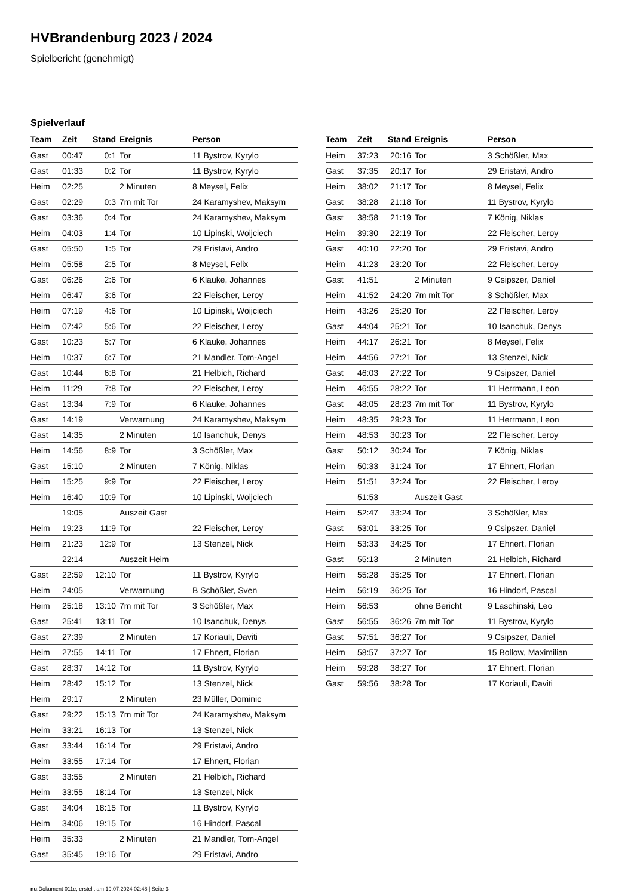HVBrandenburg 2023 / 2024
Spielbericht (genehmigt)
Spielverlauf
| Team | Zeit | Stand | Ereignis | Person |
| --- | --- | --- | --- | --- |
| Gast | 00:47 | 0:1 | Tor | 11 Bystrov, Kyrylo |
| Gast | 01:33 | 0:2 | Tor | 11 Bystrov, Kyrylo |
| Heim | 02:25 | | 2 Minuten | 8 Meysel, Felix |
| Gast | 02:29 | 0:3 | 7m mit Tor | 24 Karamyshev, Maksym |
| Gast | 03:36 | 0:4 | Tor | 24 Karamyshev, Maksym |
| Heim | 04:03 | 1:4 | Tor | 10 Lipinski, Woijciech |
| Gast | 05:50 | 1:5 | Tor | 29 Eristavi, Andro |
| Heim | 05:58 | 2:5 | Tor | 8 Meysel, Felix |
| Gast | 06:26 | 2:6 | Tor | 6 Klauke, Johannes |
| Heim | 06:47 | 3:6 | Tor | 22 Fleischer, Leroy |
| Heim | 07:19 | 4:6 | Tor | 10 Lipinski, Woijciech |
| Heim | 07:42 | 5:6 | Tor | 22 Fleischer, Leroy |
| Gast | 10:23 | 5:7 | Tor | 6 Klauke, Johannes |
| Heim | 10:37 | 6:7 | Tor | 21 Mandler, Tom-Angel |
| Gast | 10:44 | 6:8 | Tor | 21 Helbich, Richard |
| Heim | 11:29 | 7:8 | Tor | 22 Fleischer, Leroy |
| Gast | 13:34 | 7:9 | Tor | 6 Klauke, Johannes |
| Gast | 14:19 | | Verwarnung | 24 Karamyshev, Maksym |
| Gast | 14:35 | | 2 Minuten | 10 Isanchuk, Denys |
| Heim | 14:56 | 8:9 | Tor | 3 Schößler, Max |
| Gast | 15:10 | | 2 Minuten | 7 König, Niklas |
| Heim | 15:25 | 9:9 | Tor | 22 Fleischer, Leroy |
| Heim | 16:40 | 10:9 | Tor | 10 Lipinski, Woijciech |
| | 19:05 | | Auszeit Gast | |
| Heim | 19:23 | 11:9 | Tor | 22 Fleischer, Leroy |
| Heim | 21:23 | 12:9 | Tor | 13 Stenzel, Nick |
| | 22:14 | | Auszeit Heim | |
| Gast | 22:59 | 12:10 | Tor | 11 Bystrov, Kyrylo |
| Heim | 24:05 | | Verwarnung | B Schößler, Sven |
| Heim | 25:18 | 13:10 | 7m mit Tor | 3 Schößler, Max |
| Gast | 25:41 | 13:11 | Tor | 10 Isanchuk, Denys |
| Gast | 27:39 | | 2 Minuten | 17 Koriauli, Daviti |
| Heim | 27:55 | 14:11 | Tor | 17 Ehnert, Florian |
| Gast | 28:37 | 14:12 | Tor | 11 Bystrov, Kyrylo |
| Heim | 28:42 | 15:12 | Tor | 13 Stenzel, Nick |
| Heim | 29:17 | | 2 Minuten | 23 Müller, Dominic |
| Gast | 29:22 | 15:13 | 7m mit Tor | 24 Karamyshev, Maksym |
| Heim | 33:21 | 16:13 | Tor | 13 Stenzel, Nick |
| Gast | 33:44 | 16:14 | Tor | 29 Eristavi, Andro |
| Heim | 33:55 | 17:14 | Tor | 17 Ehnert, Florian |
| Gast | 33:55 | | 2 Minuten | 21 Helbich, Richard |
| Heim | 33:55 | 18:14 | Tor | 13 Stenzel, Nick |
| Gast | 34:04 | 18:15 | Tor | 11 Bystrov, Kyrylo |
| Heim | 34:06 | 19:15 | Tor | 16 Hindorf, Pascal |
| Heim | 35:33 | | 2 Minuten | 21 Mandler, Tom-Angel |
| Gast | 35:45 | 19:16 | Tor | 29 Eristavi, Andro |
| Team | Zeit | Stand | Ereignis | Person |
| --- | --- | --- | --- | --- |
| Heim | 37:23 | 20:16 | Tor | 3 Schößler, Max |
| Gast | 37:35 | 20:17 | Tor | 29 Eristavi, Andro |
| Heim | 38:02 | 21:17 | Tor | 8 Meysel, Felix |
| Gast | 38:28 | 21:18 | Tor | 11 Bystrov, Kyrylo |
| Gast | 38:58 | 21:19 | Tor | 7 König, Niklas |
| Heim | 39:30 | 22:19 | Tor | 22 Fleischer, Leroy |
| Gast | 40:10 | 22:20 | Tor | 29 Eristavi, Andro |
| Heim | 41:23 | 23:20 | Tor | 22 Fleischer, Leroy |
| Gast | 41:51 | | 2 Minuten | 9 Csipszer, Daniel |
| Heim | 41:52 | 24:20 | 7m mit Tor | 3 Schößler, Max |
| Heim | 43:26 | 25:20 | Tor | 22 Fleischer, Leroy |
| Gast | 44:04 | 25:21 | Tor | 10 Isanchuk, Denys |
| Heim | 44:17 | 26:21 | Tor | 8 Meysel, Felix |
| Heim | 44:56 | 27:21 | Tor | 13 Stenzel, Nick |
| Gast | 46:03 | 27:22 | Tor | 9 Csipszer, Daniel |
| Heim | 46:55 | 28:22 | Tor | 11 Herrmann, Leon |
| Gast | 48:05 | 28:23 | 7m mit Tor | 11 Bystrov, Kyrylo |
| Heim | 48:35 | 29:23 | Tor | 11 Herrmann, Leon |
| Heim | 48:53 | 30:23 | Tor | 22 Fleischer, Leroy |
| Gast | 50:12 | 30:24 | Tor | 7 König, Niklas |
| Heim | 50:33 | 31:24 | Tor | 17 Ehnert, Florian |
| Heim | 51:51 | 32:24 | Tor | 22 Fleischer, Leroy |
| | 51:53 | | Auszeit Gast | |
| Heim | 52:47 | 33:24 | Tor | 3 Schößler, Max |
| Gast | 53:01 | 33:25 | Tor | 9 Csipszer, Daniel |
| Heim | 53:33 | 34:25 | Tor | 17 Ehnert, Florian |
| Gast | 55:13 | | 2 Minuten | 21 Helbich, Richard |
| Heim | 55:28 | 35:25 | Tor | 17 Ehnert, Florian |
| Heim | 56:19 | 36:25 | Tor | 16 Hindorf, Pascal |
| Heim | 56:53 | | ohne Bericht | 9 Laschinski, Leo |
| Gast | 56:55 | 36:26 | 7m mit Tor | 11 Bystrov, Kyrylo |
| Gast | 57:51 | 36:27 | Tor | 9 Csipszer, Daniel |
| Heim | 58:57 | 37:27 | Tor | 15 Bollow, Maximilian |
| Heim | 59:28 | 38:27 | Tor | 17 Ehnert, Florian |
| Gast | 59:56 | 38:28 | Tor | 17 Koriauli, Daviti |
nu.Dokument 011e, erstellt am 19.07.2024 02:48 | Seite 3